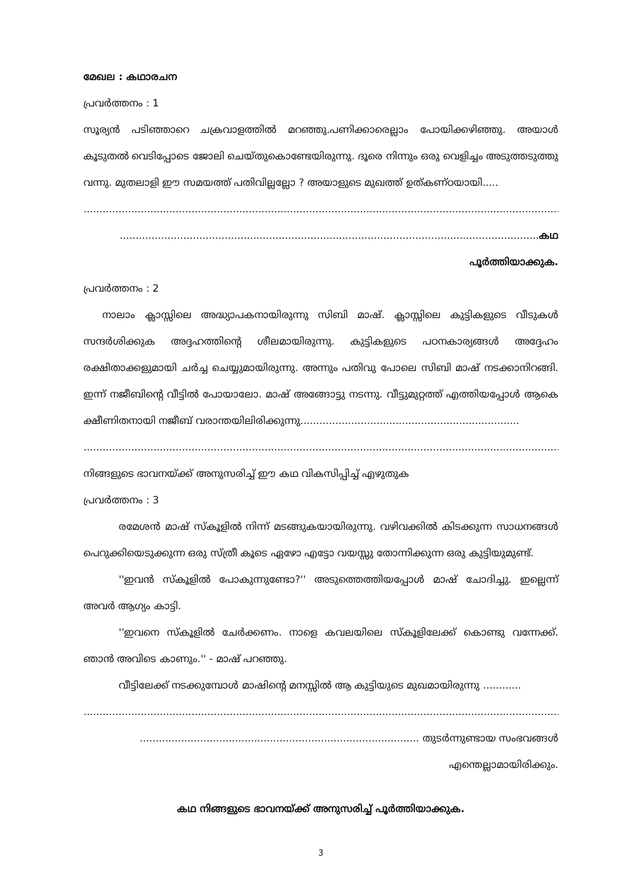മേഖല : കഥാരചന
പ്രവർത്തനം : 1
സൂര്യൻ പടിഞ്ഞാറെ ചക്രവാളത്തിൽ മറഞ്ഞു.പണിക്കാരെല്ലാം പോയിക്കഴിഞ്ഞു. അയാൾ കൂടുതൽ വെടിപ്പോടെ ജോലി ചെയ്തുകൊണ്ടേയിരുന്നു. ദൂരെ നിന്നും ഒരു വെളിച്ചം അടുത്തടുത്തു വന്നു. മുതലാളി ഈ സമയത്ത് പതിവില്ലല്ലോ ? അയാളുടെ മുഖത്ത് ഉത്കണ്ഠയായി.....
..............................................................................................................................................................................
....................................................................................................................................കഥ പൂർത്തിയാക്കുക.
പ്രവർത്തനം : 2
നാലാം ക്ലാസ്സിലെ അദ്ധ്യാപകനായിരുന്നു സിബി മാഷ്. ക്ലാസ്സിലെ കുട്ടികളുടെ വീടുകൾ സന്ദർശിക്കുക അദ്ദഹത്തിന്റെ ശീലമായിരുന്നു. കുട്ടികളുടെ പഠനകാര്യങ്ങൾ അദ്ദേഹം രക്ഷിതാക്കളുമായി ചർച്ച ചെയ്യുമായിരുന്നു. അന്നും പതിവു പോലെ സിബി മാഷ് നടക്കാനിറങ്ങി. ഇന്ന് നജീബിന്റെ വീട്ടിൽ പോയാലോ. മാഷ് അങ്ങോട്ടു നടന്നു. വീട്ടുമുറ്റത്ത് എത്തിയപ്പോൾ ആകെ ക്ഷീണിതനായി നജീബ് വരാന്തയിലിരിക്കുന്നു.....................................................................
..............................................................................................................................................................................
നിങ്ങളുടെ ഭാവനയ്ക്ക് അനുസരിച്ച് ഈ കഥ വികസിപ്പിച്ച് എഴുതുക
പ്രവർത്തനം : 3
രമേശൻ മാഷ് സ്കൂളിൽ നിന്ന് മടങ്ങുകയായിരുന്നു. വഴിവക്കിൽ കിടക്കുന്ന സാധനങ്ങൾ പെറുക്കിയെടുക്കുന്ന ഒരു സ്ത്രീ കൂടെ ഏഴോ എട്ടോ വയസ്സു തോന്നിക്കുന്ന ഒരു കുട്ടിയുമുണ്ട്.
''ഇവൻ സ്കൂളിൽ പോകുന്നുണ്ടോ?'' അടുത്തെത്തിയപ്പോൾ മാഷ് ചോദിച്ചു. ഇല്ലെന്ന് അവർ ആഗ്യം കാട്ടി.
''ഇവനെ സ്കൂളിൽ ചേർക്കണം. നാളെ കവലയിലെ സ്കൂളിലേക്ക് കൊണ്ടു വന്നേക്ക്. ഞാൻ അവിടെ കാണും.'' - മാഷ് പറഞ്ഞു.
വീട്ടിലേക്ക് നടക്കുമ്പോൾ മാഷിന്റെ മനസ്സിൽ ആ കുട്ടിയുടെ മുഖമായിരുന്നു ............
..............................................................................................................................................................................
........................................................................................ തുടർന്നുണ്ടായ സംഭവങ്ങൾ എന്തെല്ലാമായിരിക്കും.
കഥ നിങ്ങളുടെ ഭാവനയ്ക്ക് അനുസരിച്ച് പൂർത്തിയാക്കുക.
3